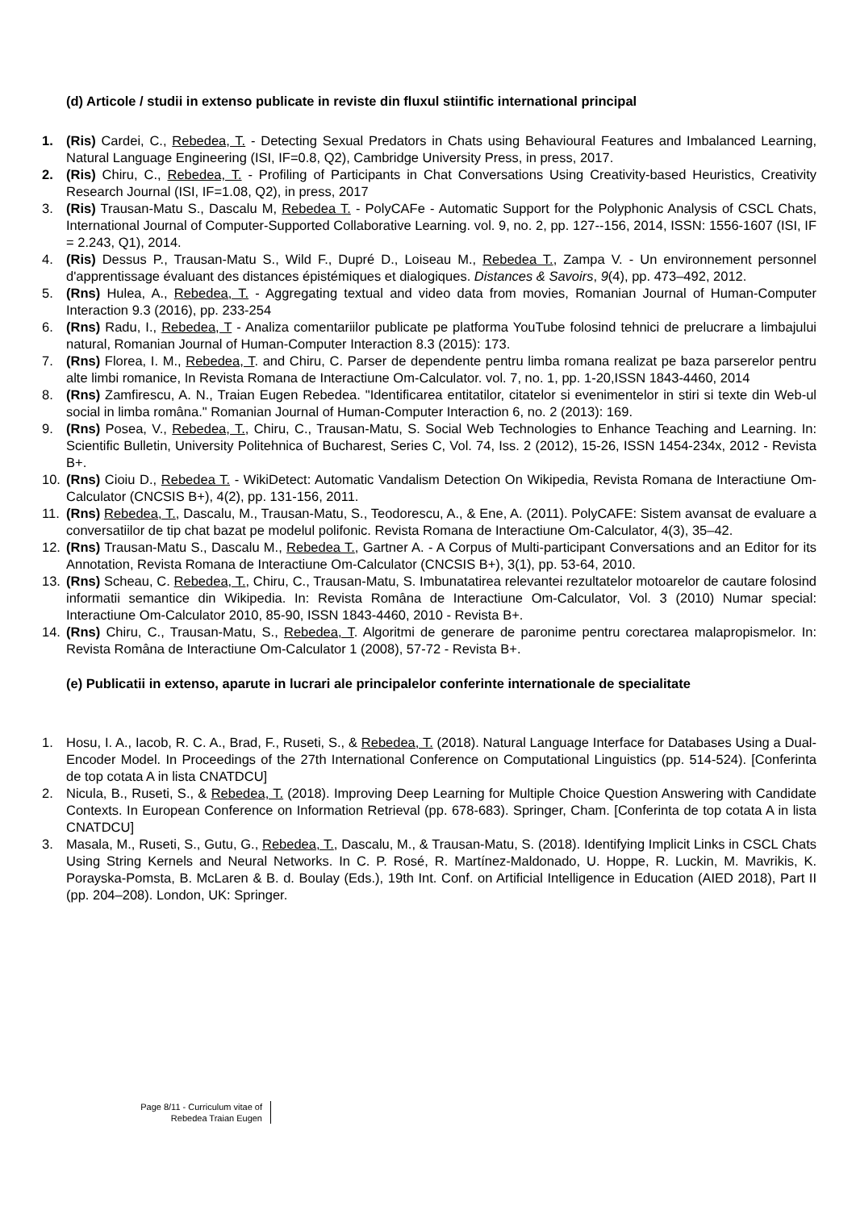(d) Articole / studii in extenso publicate in reviste din fluxul stiintific international principal
1. (Ris) Cardei, C., Rebedea, T. - Detecting Sexual Predators in Chats using Behavioural Features and Imbalanced Learning, Natural Language Engineering (ISI, IF=0.8, Q2), Cambridge University Press, in press, 2017.
2. (Ris) Chiru, C., Rebedea, T. - Profiling of Participants in Chat Conversations Using Creativity-based Heuristics, Creativity Research Journal (ISI, IF=1.08, Q2), in press, 2017
3. (Ris) Trausan-Matu S., Dascalu M, Rebedea T. - PolyCAFe - Automatic Support for the Polyphonic Analysis of CSCL Chats, International Journal of Computer-Supported Collaborative Learning. vol. 9, no. 2, pp. 127--156, 2014, ISSN: 1556-1607 (ISI, IF = 2.243, Q1), 2014.
4. (Ris) Dessus P., Trausan-Matu S., Wild F., Dupré D., Loiseau M., Rebedea T., Zampa V. - Un environnement personnel d'apprentissage évaluant des distances épistémiques et dialogiques. Distances & Savoirs, 9(4), pp. 473–492, 2012.
5. (Rns) Hulea, A., Rebedea, T. - Aggregating textual and video data from movies, Romanian Journal of Human-Computer Interaction 9.3 (2016), pp. 233-254
6. (Rns) Radu, I., Rebedea, T - Analiza comentariilor publicate pe platforma YouTube folosind tehnici de prelucrare a limbajului natural, Romanian Journal of Human-Computer Interaction 8.3 (2015): 173.
7. (Rns) Florea, I. M., Rebedea, T. and Chiru, C. Parser de dependente pentru limba romana realizat pe baza parserelor pentru alte limbi romanice, In Revista Romana de Interactiune Om-Calculator. vol. 7, no. 1, pp. 1-20,ISSN 1843-4460, 2014
8. (Rns) Zamfirescu, A. N., Traian Eugen Rebedea. "Identificarea entitatilor, citatelor si evenimentelor in stiri si texte din Web-ul social in limba româna." Romanian Journal of Human-Computer Interaction 6, no. 2 (2013): 169.
9. (Rns) Posea, V., Rebedea, T., Chiru, C., Trausan-Matu, S. Social Web Technologies to Enhance Teaching and Learning. In: Scientific Bulletin, University Politehnica of Bucharest, Series C, Vol. 74, Iss. 2 (2012), 15-26, ISSN 1454-234x, 2012 - Revista B+.
10. (Rns) Cioiu D., Rebedea T. - WikiDetect: Automatic Vandalism Detection On Wikipedia, Revista Romana de Interactiune Om-Calculator (CNCSIS B+), 4(2), pp. 131-156, 2011.
11. (Rns) Rebedea, T., Dascalu, M., Trausan-Matu, S., Teodorescu, A., & Ene, A. (2011). PolyCAFE: Sistem avansat de evaluare a conversatiilor de tip chat bazat pe modelul polifonic. Revista Romana de Interactiune Om-Calculator, 4(3), 35–42.
12. (Rns) Trausan-Matu S., Dascalu M., Rebedea T., Gartner A. - A Corpus of Multi-participant Conversations and an Editor for its Annotation, Revista Romana de Interactiune Om-Calculator (CNCSIS B+), 3(1), pp. 53-64, 2010.
13. (Rns) Scheau, C. Rebedea, T., Chiru, C., Trausan-Matu, S. Imbunatatirea relevantei rezultatelor motoarelor de cautare folosind informatii semantice din Wikipedia. In: Revista Româna de Interactiune Om-Calculator, Vol. 3 (2010) Numar special: Interactiune Om-Calculator 2010, 85-90, ISSN 1843-4460, 2010 - Revista B+.
14. (Rns) Chiru, C., Trausan-Matu, S., Rebedea, T. Algoritmi de generare de paronime pentru corectarea malapropismelor. In: Revista Româna de Interactiune Om-Calculator 1 (2008), 57-72 - Revista B+.
(e) Publicatii in extenso, aparute in lucrari ale principalelor conferinte internationale de specialitate
1. Hosu, I. A., Iacob, R. C. A., Brad, F., Ruseti, S., & Rebedea, T. (2018). Natural Language Interface for Databases Using a Dual-Encoder Model. In Proceedings of the 27th International Conference on Computational Linguistics (pp. 514-524). [Conferinta de top cotata A in lista CNATDCU]
2. Nicula, B., Ruseti, S., & Rebedea, T. (2018). Improving Deep Learning for Multiple Choice Question Answering with Candidate Contexts. In European Conference on Information Retrieval (pp. 678-683). Springer, Cham. [Conferinta de top cotata A in lista CNATDCU]
3. Masala, M., Ruseti, S., Gutu, G., Rebedea, T., Dascalu, M., & Trausan-Matu, S. (2018). Identifying Implicit Links in CSCL Chats Using String Kernels and Neural Networks. In C. P. Rosé, R. Martínez-Maldonado, U. Hoppe, R. Luckin, M. Mavrikis, K. Porayska-Pomsta, B. McLaren & B. d. Boulay (Eds.), 19th Int. Conf. on Artificial Intelligence in Education (AIED 2018), Part II (pp. 204–208). London, UK: Springer.
Page 8/11 - Curriculum vitae of
Rebedea Traian Eugen